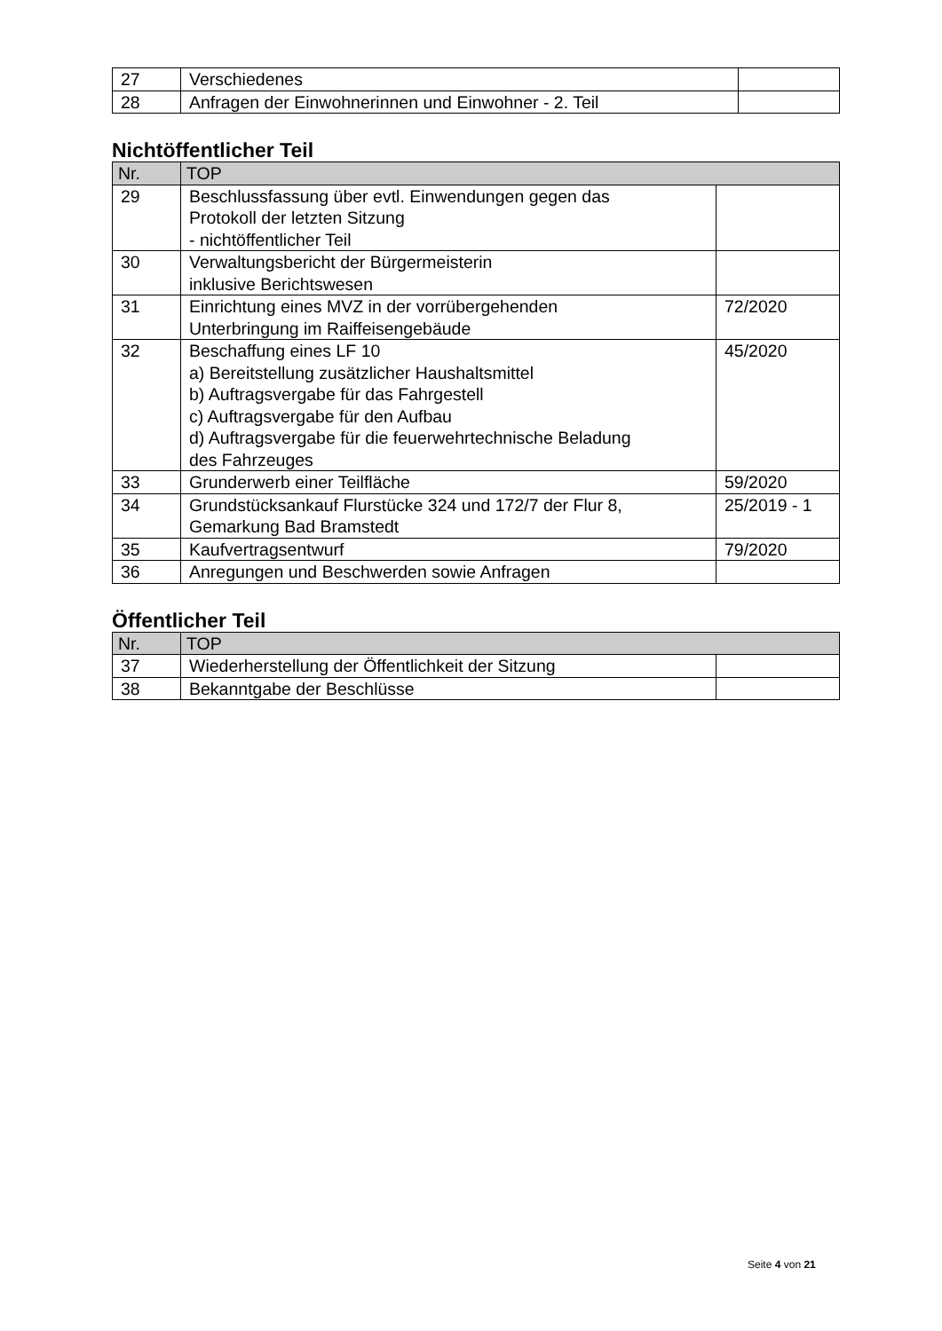| 27 | Verschiedenes | |
| 28 | Anfragen der Einwohnerinnen und Einwohner - 2. Teil | |
Nichtöffentlicher Teil
| Nr. | TOP | |
| --- | --- | --- |
| 29 | Beschlussfassung über evtl. Einwendungen gegen das Protokoll der letzten Sitzung - nichtöffentlicher Teil | |
| 30 | Verwaltungsbericht der Bürgermeisterin inklusive Berichtswesen | |
| 31 | Einrichtung eines MVZ in der vorrübergehenden Unterbringung im Raiffeisengebäude | 72/2020 |
| 32 | Beschaffung eines LF 10 a) Bereitstellung zusätzlicher Haushaltsmittel b) Auftragsvergabe für das Fahrgestell c) Auftragsvergabe für den Aufbau d) Auftragsvergabe für die feuerwehrtechnische Beladung des Fahrzeuges | 45/2020 |
| 33 | Grunderwerb einer Teilfläche | 59/2020 |
| 34 | Grundstücksankauf Flurstücke 324 und 172/7 der Flur 8, Gemarkung Bad Bramstedt | 25/2019 - 1 |
| 35 | Kaufvertragsentwurf | 79/2020 |
| 36 | Anregungen und Beschwerden sowie Anfragen | |
Öffentlicher Teil
| Nr. | TOP | |
| --- | --- | --- |
| 37 | Wiederherstellung der Öffentlichkeit der Sitzung | |
| 38 | Bekanntgabe der Beschlüsse | |
Seite 4 von 21